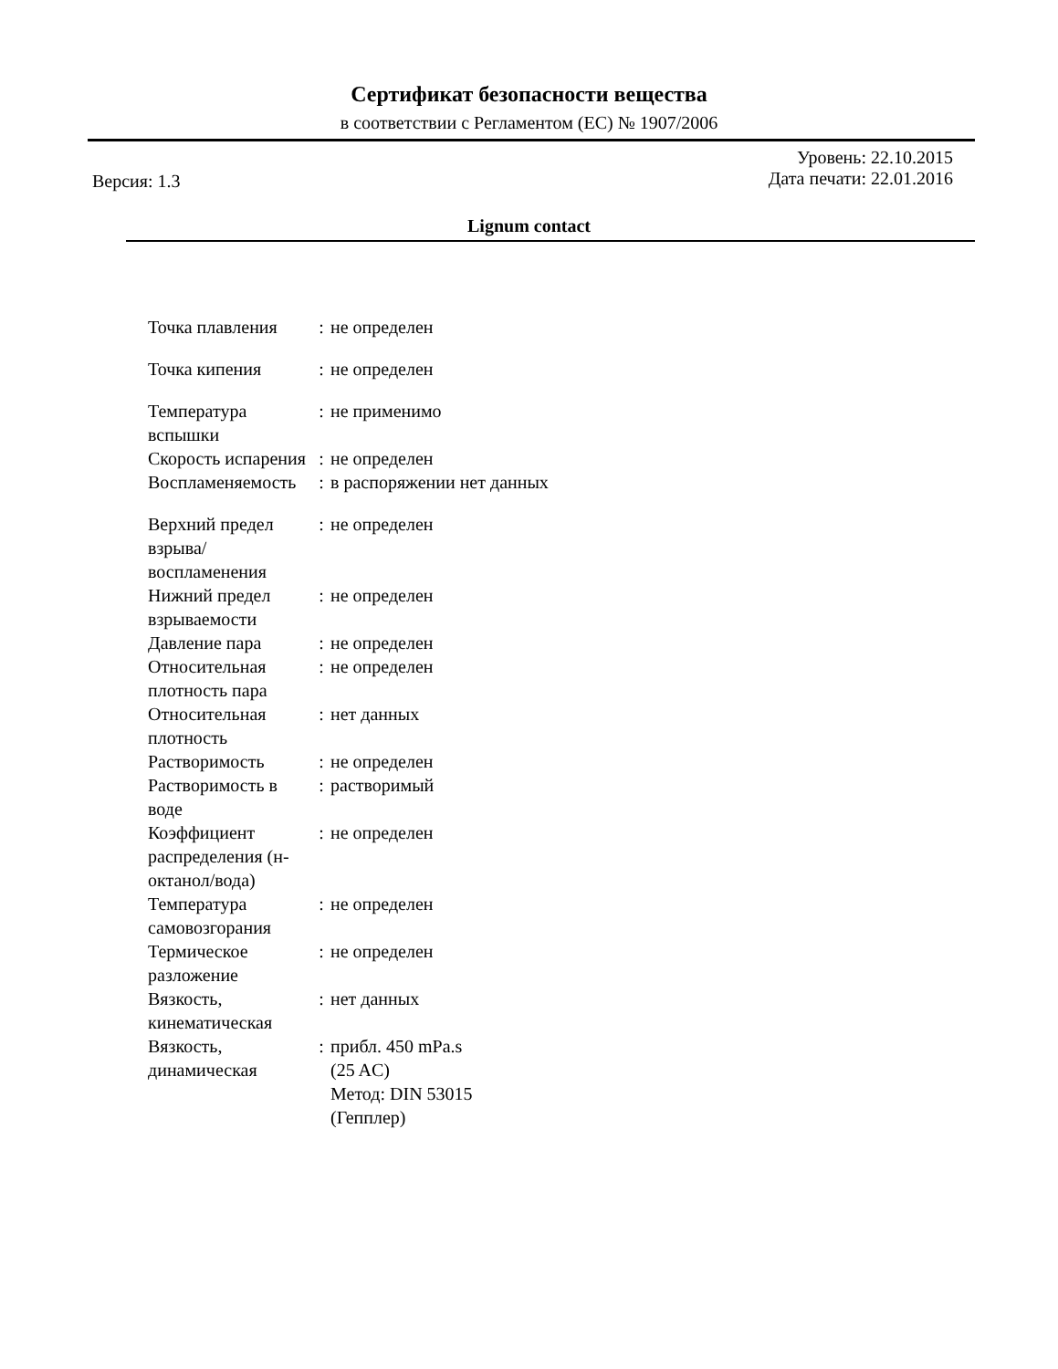Сертификат безопасности вещества
в соответствии с Регламентом (ЕС) № 1907/2006
Версия: 1.3
Уровень: 22.10.2015
Дата печати: 22.01.2016
Lignum contact
| Точка плавления | : | не определен |
| Точка кипения | : | не определен |
| Температура вспышки | : | не применимо |
| Скорость испарения | : | не определен |
| Воспламеняемость | : | в распоряжении нет данных |
| Верхний предел взрыва/воспламенения | : | не определен |
| Нижний предел взрываемости | : | не определен |
| Давление пара | : | не определен |
| Относительная плотность пара | : | не определен |
| Относительная плотность | : | нет данных |
| Растворимость | : | не определен |
| Растворимость в воде | : | растворимый |
| Коэффициент распределения (н-октанол/вода) | : | не определен |
| Температура самовозгорания | : | не определен |
| Термическое разложение | : | не определен |
| Вязкость, кинематическая | : | нет данных |
| Вязкость, динамическая | : | прибл. 450 mPa.s (25 AC) Метод: DIN 53015 (Гепплер) |